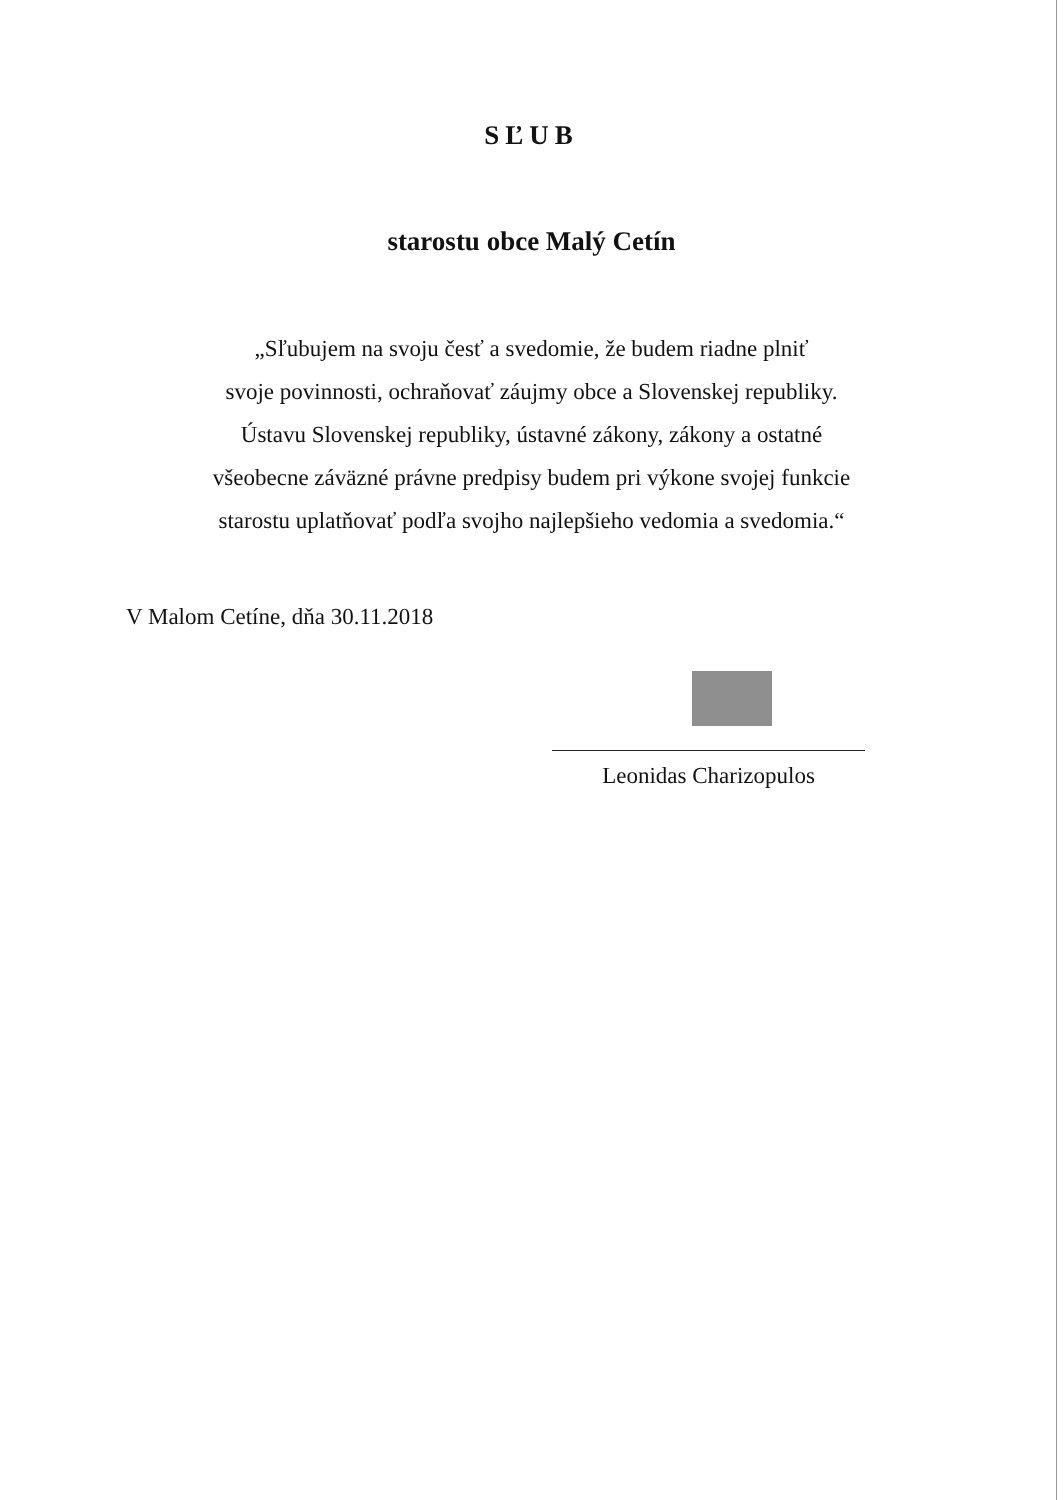SĽUB
starostu obce Malý Cetín
„Sľubujem na svoju česť a svedomie, že budem riadne plniť
svoje povinnosti, ochraňovať záujmy obce a Slovenskej republiky.
Ústavu Slovenskej republiky, ústavné zákony, zákony a ostatné
všeobecne záväzné právne predpisy budem pri výkone svojej funkcie
starostu uplatňovať podľa svojho najlepšieho vedomia a svedomia.“
V Malom Cetíne, dňa 30.11.2018
Leonidas Charizopulos